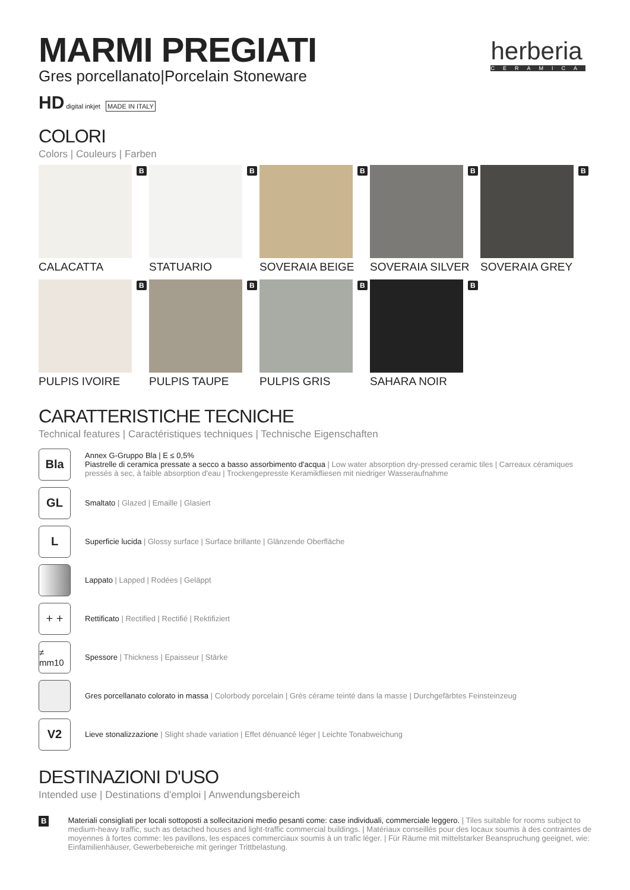MARMI PREGIATI
Gres porcellanato|Porcelain Stoneware
herberia
CERAMICA
HD digital inkjet MADE IN ITALY
COLORI
Colors | Couleurs | Farben
B
CALACATTA
B
STATUARIO
B
SOVERAIA BEIGE
B
SOVERAIA SILVER
B
SOVERAIA GREY
B
PULPIS IVOIRE
B
PULPIS TAUPE
B
PULPIS GRIS
B
SAHARA NOIR
CARATTERISTICHE TECNICHE
Technical features | Caractéristiques techniques | Technische Eigenschaften
Bla
Annex G-Gruppo Bla | E ≤ 0,5%
Piastrelle di ceramica pressate a secco a basso assorbimento d'acqua | Low water absorption dry-pressed ceramic tiles | Carreaux céramiques pressés à sec, à faible absorption d'eau | Trockengepresste Keramikfliesen mit niedriger Wasseraufnahme
GL
Smaltato | Glazed | Emaille | Glasiert
L
Superficie lucida | Glossy surface | Surface brillante | Glänzende Oberfläche
Lappato | Lapped | Rodées | Geläppt
+ +
Rettificato | Rectified | Rectifié | Rektifiziert
≠ mm10
Spessore | Thickness | Epaisseur | Stärke
Gres porcellanato colorato in massa | Colorbody porcelain | Grès cérame teinté dans la masse | Durchgefärbtes Feinsteinzeug
V2
Lieve stonalizzazione | Slight shade variation | Effet dénuancé léger | Leichte Tonabweichung
DESTINAZIONI D'USO
Intended use | Destinations d'emploi | Anwendungsbereich
B
Materiali consigliati per locali sottoposti a sollecitazioni medio pesanti come: case individuali, commerciale leggero. | Tiles suitable for rooms subject to medium-heavy traffic, such as detached houses and light-traffic commercial buildings. | Matériaux conseillés pour des locaux soumis à des contraintes de moyennes à fortes comme: les pavillons, les espaces commerciaux soumis à un trafic léger. | Für Räume mit mittelstarker Beanspruchung geeignet, wie: Einfamilienhäuser, Gewerbebereiche mit geringer Trittbelastung.